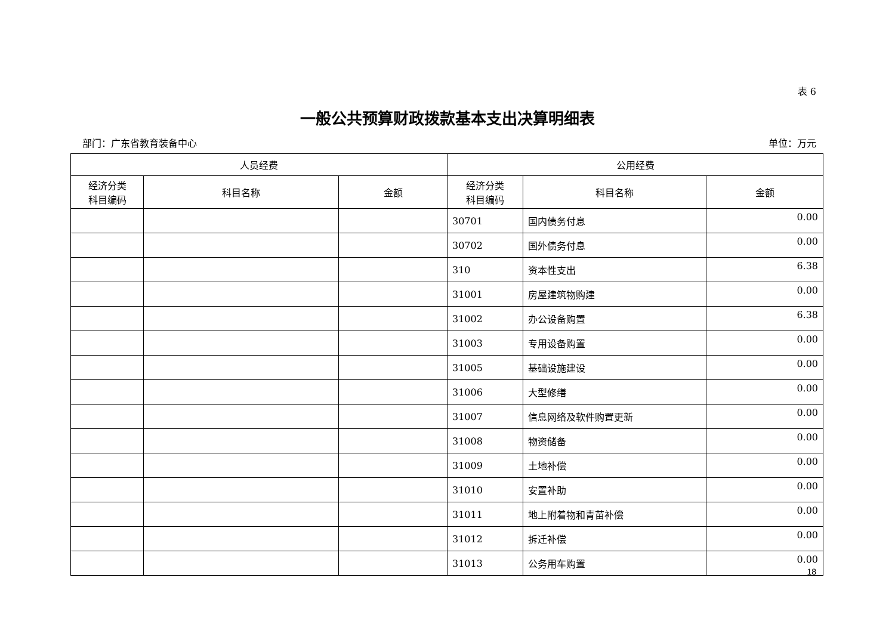表 6
一般公共预算财政拨款基本支出决算明细表
部门：广东省教育装备中心 单位：万元
| 人员经费 | | | 公用经费 | | |
| --- | --- | --- | --- | --- | --- |
| 经济分类 科目编码 | 科目名称 | 金额 | 经济分类 科目编码 | 科目名称 | 金额 |
| | | | 30701 | 国内债务付息 | 0.00 |
| | | | 30702 | 国外债务付息 | 0.00 |
| | | | 310 | 资本性支出 | 6.38 |
| | | | 31001 | 房屋建筑物购建 | 0.00 |
| | | | 31002 | 办公设备购置 | 6.38 |
| | | | 31003 | 专用设备购置 | 0.00 |
| | | | 31005 | 基础设施建设 | 0.00 |
| | | | 31006 | 大型修缮 | 0.00 |
| | | | 31007 | 信息网络及软件购置更新 | 0.00 |
| | | | 31008 | 物资储备 | 0.00 |
| | | | 31009 | 土地补偿 | 0.00 |
| | | | 31010 | 安置补助 | 0.00 |
| | | | 31011 | 地上附着物和青苗补偿 | 0.00 |
| | | | 31012 | 拆迁补偿 | 0.00 |
| | | | 31013 | 公务用车购置 | 0.00 |
18